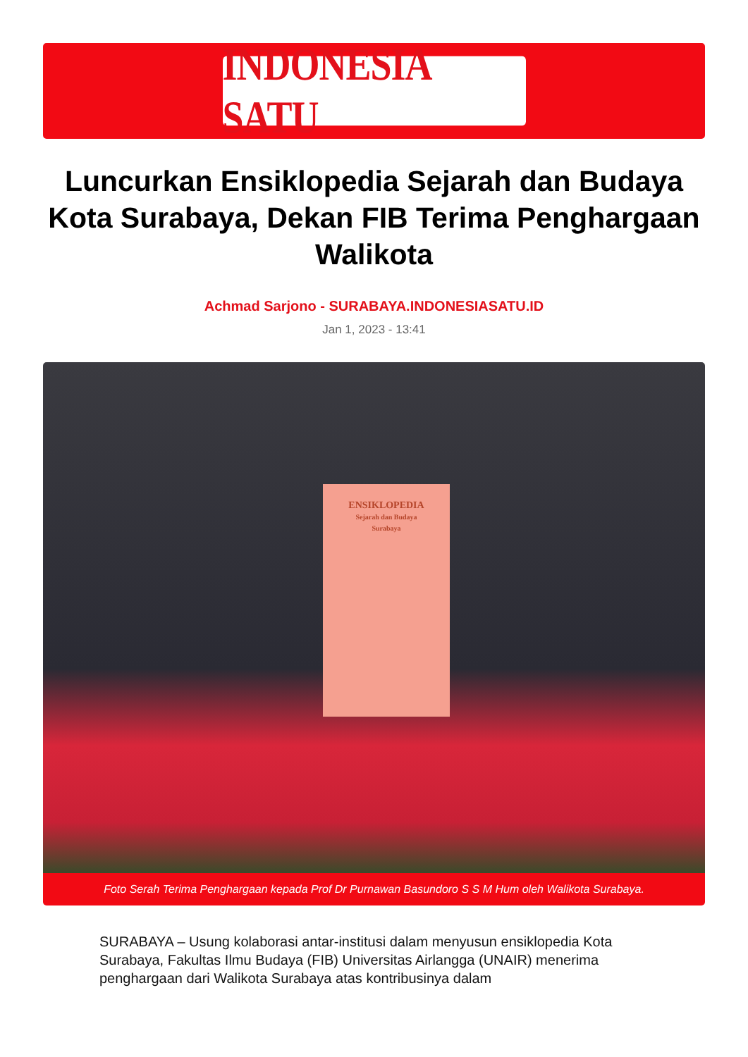INDONESIA SATU
Luncurkan Ensiklopedia Sejarah dan Budaya Kota Surabaya, Dekan FIB Terima Penghargaan Walikota
Achmad Sarjono - SURABAYA.INDONESIASATU.ID
Jan 1, 2023 - 13:41
ENSIKLOPEDIA
Sejarah dan Budaya
Surabaya
Foto Serah Terima Penghargaan kepada Prof Dr Purnawan Basundoro S S M Hum oleh Walikota Surabaya.
SURABAYA – Usung kolaborasi antar-institusi dalam menyusun ensiklopedia Kota Surabaya, Fakultas Ilmu Budaya (FIB) Universitas Airlangga (UNAIR) menerima penghargaan dari Walikota Surabaya atas kontribusinya dalam